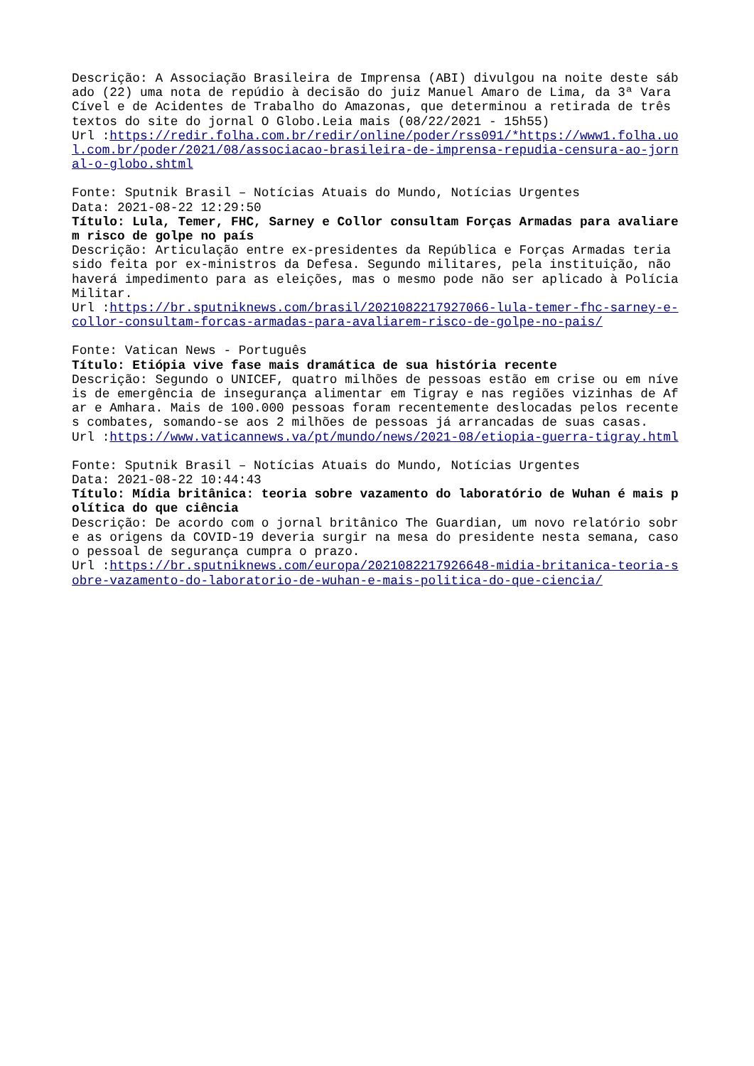Descrição: A Associação Brasileira de Imprensa (ABI) divulgou na noite deste sábado (22) uma nota de repúdio à decisão do juiz Manuel Amaro de Lima, da 3ª Vara Cível e de Acidentes de Trabalho do Amazonas, que determinou a retirada de três textos do site do jornal O Globo.Leia mais (08/22/2021 - 15h55)
Url :https://redir.folha.com.br/redir/online/poder/rss091/*https://www1.folha.uol.com.br/poder/2021/08/associacao-brasileira-de-imprensa-repudia-censura-ao-jornal-o-globo.shtml
Fonte: Sputnik Brasil – Notícias Atuais do Mundo, Notícias Urgentes
Data: 2021-08-22 12:29:50
Título: Lula, Temer, FHC, Sarney e Collor consultam Forças Armadas para avaliarem risco de golpe no país
Descrição: Articulação entre ex-presidentes da República e Forças Armadas teria sido feita por ex-ministros da Defesa. Segundo militares, pela instituição, não haverá impedimento para as eleições, mas o mesmo pode não ser aplicado à Polícia Militar.
Url :https://br.sputniknews.com/brasil/2021082217927066-lula-temer-fhc-sarney-e-collor-consultam-forcas-armadas-para-avaliarem-risco-de-golpe-no-pais/
Fonte: Vatican News - Português
Título: Etiópia vive fase mais dramática de sua história recente
Descrição: Segundo o UNICEF, quatro milhões de pessoas estão em crise ou em níveis de emergência de insegurança alimentar em Tigray e nas regiões vizinhas de Afar e Amhara. Mais de 100.000 pessoas foram recentemente deslocadas pelos recentes combates, somando-se aos 2 milhões de pessoas já arrancadas de suas casas.
Url :https://www.vaticannews.va/pt/mundo/news/2021-08/etiopia-guerra-tigray.html
Fonte: Sputnik Brasil – Notícias Atuais do Mundo, Notícias Urgentes
Data: 2021-08-22 10:44:43
Título: Mídia britânica: teoria sobre vazamento do laboratório de Wuhan é mais política do que ciência
Descrição: De acordo com o jornal britânico The Guardian, um novo relatório sobre as origens da COVID-19 deveria surgir na mesa do presidente nesta semana, caso o pessoal de segurança cumpra o prazo.
Url :https://br.sputniknews.com/europa/2021082217926648-midia-britanica-teoria-sobre-vazamento-do-laboratorio-de-wuhan-e-mais-politica-do-que-ciencia/